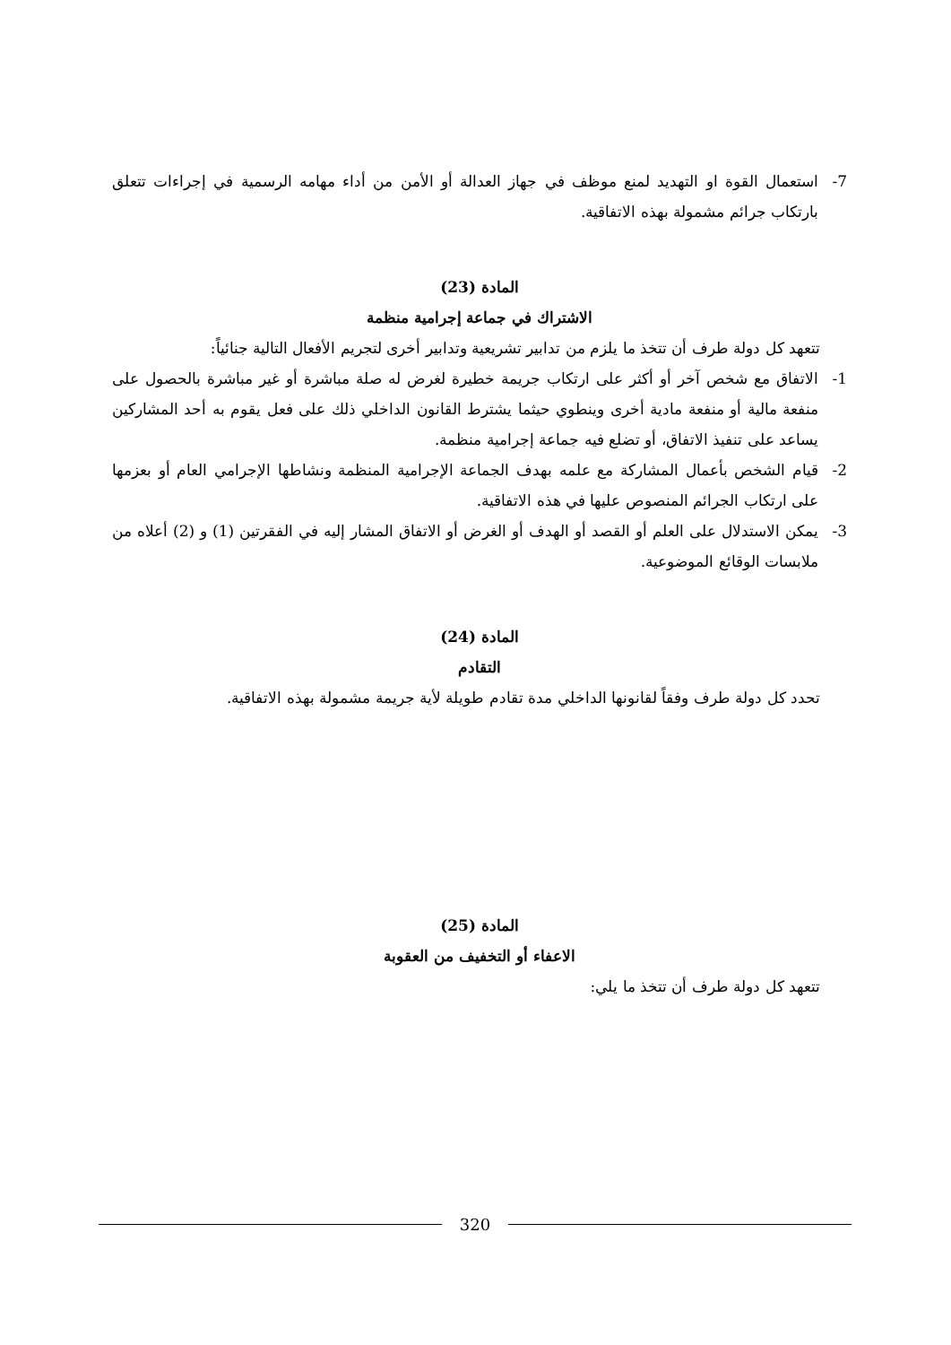7- استعمال القوة او التهديد لمنع موظف في جهاز العدالة أو الأمن من أداء مهامه الرسمية في إجراءات تتعلق بارتكاب جرائم مشمولة بهذه الاتفاقية.
المادة (23)
الاشتراك في جماعة إجرامية منظمة
تتعهد كل دولة طرف أن تتخذ ما يلزم من تدابير تشريعية وتدابير أخرى لتجريم الأفعال التالية جنائياً:
1- الاتفاق مع شخص آخر أو أكثر على ارتكاب جريمة خطيرة لغرض له صلة مباشرة أو غير مباشرة بالحصول على منفعة مالية أو منفعة مادية أخرى وينطوي حيثما يشترط القانون الداخلي ذلك على فعل يقوم به أحد المشاركين يساعد على تنفيذ الاتفاق، أو تضلع فيه جماعة إجرامية منظمة.
2- قيام الشخص بأعمال المشاركة مع علمه بهدف الجماعة الإجرامية المنظمة ونشاطها الإجرامي العام أو بعزمها على ارتكاب الجرائم المنصوص عليها في هذه الاتفاقية.
3- يمكن الاستدلال على العلم أو القصد أو الهدف أو الغرض أو الاتفاق المشار إليه في الفقرتين (1) و (2) أعلاه من ملابسات الوقائع الموضوعية.
المادة (24)
التقادم
تحدد كل دولة طرف وفقاً لقانونها الداخلي مدة تقادم طويلة لأية جريمة مشمولة بهذه الاتفاقية.
المادة (25)
الاعفاء أو التخفيف من العقوبة
تتعهد كل دولة طرف أن تتخذ ما يلي:
320